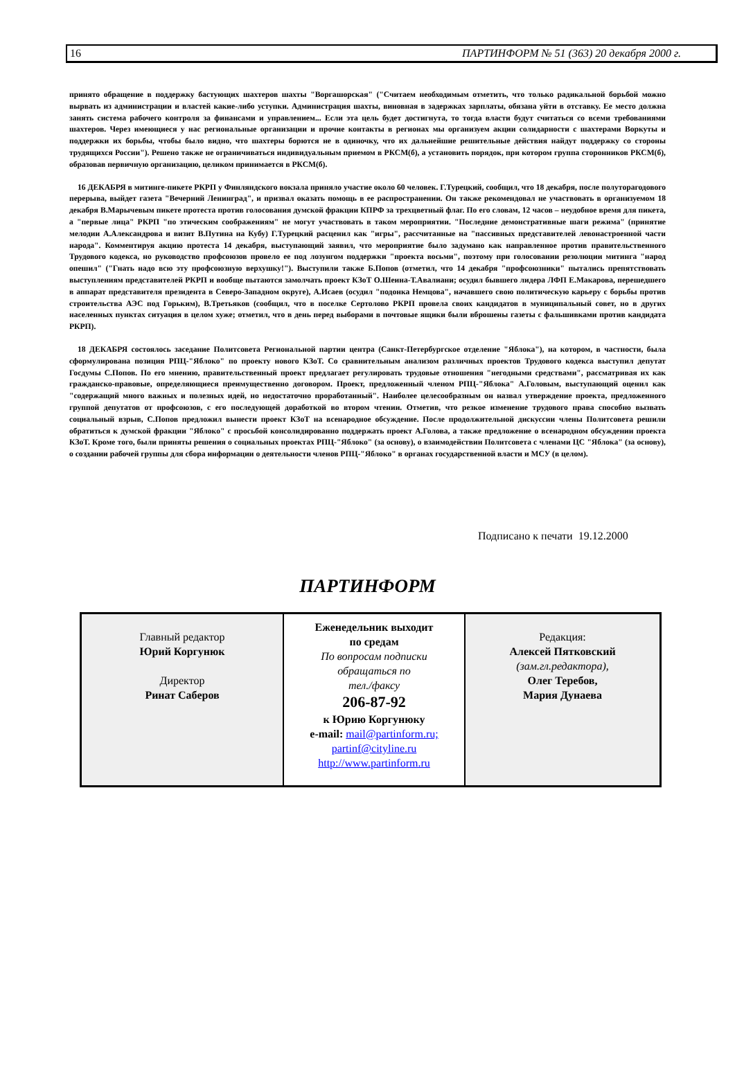16 ПАРТИНФОРМ № 51 (363) 20 декабря 2000 г.
принято обращение в поддержку бастующих шахтеров шахты "Воргашорская" ("Считаем необходимым отметить, что только радикальной борьбой можно вырвать из администрации и властей какие-либо уступки. Администрация шахты, виновная в задержках зарплаты, обязана уйти в отставку. Ее место должна занять система рабочего контроля за финансами и управлением... Если эта цель будет достигнута, то тогда власти будут считаться со всеми требованиями шахтеров. Через имеющиеся у нас региональные организации и прочие контакты в регионах мы организуем акции солидарности с шахтерами Воркуты и поддержки их борьбы, чтобы было видно, что шахтеры борются не в одиночку, что их дальнейшие решительные действия найдут поддержку со стороны трудящихся России"). Решено также не ограничиваться индивидуальным приемом в РКСМ(б), а установить порядок, при котором группа сторонников РКСМ(б), образовав первичную организацию, целиком принимается в РКСМ(б).
16 ДЕКАБРЯ в митинге-пикете РКРП у Финляндского вокзала приняло участие около 60 человек. Г.Турецкий, сообщил, что 18 декабря, после полуторагодового перерыва, выйдет газета "Вечерний Ленинград", и призвал оказать помощь в ее распространении. Он также рекомендовал не участвовать в организуемом 18 декабря В.Марычевым пикете протеста против голосования думской фракции КПРФ за трехцветный флаг. По его словам, 12 часов – неудобное время для пикета, а "первые лица" РКРП "по этическим соображениям" не могут участвовать в таком мероприятии. "Последние демонстративные шаги режима" (принятие мелодии А.Александрова и визит В.Путина на Кубу) Г.Турецкий расценил как "игры", рассчитанные на "пассивных представителей левонастроенной части народа". Комментируя акцию протеста 14 декабря, выступающий заявил, что мероприятие было задумано как направленное против правительственного Трудового кодекса, но руководство профсоюзов провело ее под лозунгом поддержки "проекта восьми", поэтому при голосовании резолюции митинга "народ опешил" ("Гнать надо всю эту профсоюзную верхушку!"). Выступили также Б.Попов (отметил, что 14 декабря "профсоюзники" пытались препятствовать выступлениям представителей РКРП и вообще пытаются замолчать проект КЗоТ О.Шеина-Т.Авалиани; осудил бывшего лидера ЛФП Е.Макарова, перешедшего в аппарат представителя президента в Северо-Западном округе), А.Исаев (осудил "подонка Немцова", начавшего свою политическую карьеру с борьбы против строительства АЭС под Горьким), В.Третьяков (сообщил, что в поселке Сертолово РКРП провела своих кандидатов в муниципальный совет, но в других населенных пунктах ситуация в целом хуже; отметил, что в день перед выборами в почтовые ящики были вброшены газеты с фальшивками против кандидата РКРП).
18 ДЕКАБРЯ состоялось заседание Политсовета Региональной партии центра (Санкт-Петербургское отделение "Яблока"), на котором, в частности, была сформулирована позиция РПЦ-"Яблоко" по проекту нового КЗоТ. Со сравнительным анализом различных проектов Трудового кодекса выступил депутат Госдумы С.Попов. По его мнению, правительственный проект предлагает регулировать трудовые отношения "негодными средствами", рассматривая их как гражданско-правовые, определяющиеся преимущественно договором. Проект, предложенный членом РПЦ-"Яблока" А.Головым, выступающий оценил как "содержащий много важных и полезных идей, но недостаточно проработанный". Наиболее целесообразным он назвал утверждение проекта, предложенного группой депутатов от профсоюзов, с его последующей доработкой во втором чтении. Отметив, что резкое изменение трудового права способно вызвать социальный взрыв, С.Попов предложил вынести проект КЗоТ на всенародное обсуждение. После продолжительной дискуссии члены Политсовета решили обратиться к думской фракции "Яблоко" с просьбой консолидированно поддержать проект А.Голова, а также предложение о всенародном обсуждении проекта КЗоТ. Кроме того, были приняты решения о социальных проектах РПЦ-"Яблоко" (за основу), о взаимодействии Политсовета с членами ЦС "Яблока" (за основу), о создании рабочей группы для сбора информации о деятельности членов РПЦ-"Яблоко" в органах государственной власти и МСУ (в целом).
Подписано к печати 19.12.2000
ПАРТИНФОРМ
| Главный редактор Юрий Коргунюк Директор Ринат Саберов | Еженедельник выходит по средам По вопросам подписки обращаться по тел./факсу 206-87-92 к Юрию Коргунюку e-mail: mail@partinform.ru; partinf@cityline.ru http://www.partinform.ru | Редакция: Алексей Пятковский (зам.гл.редактора), Олег Теребов, Мария Дунаева |